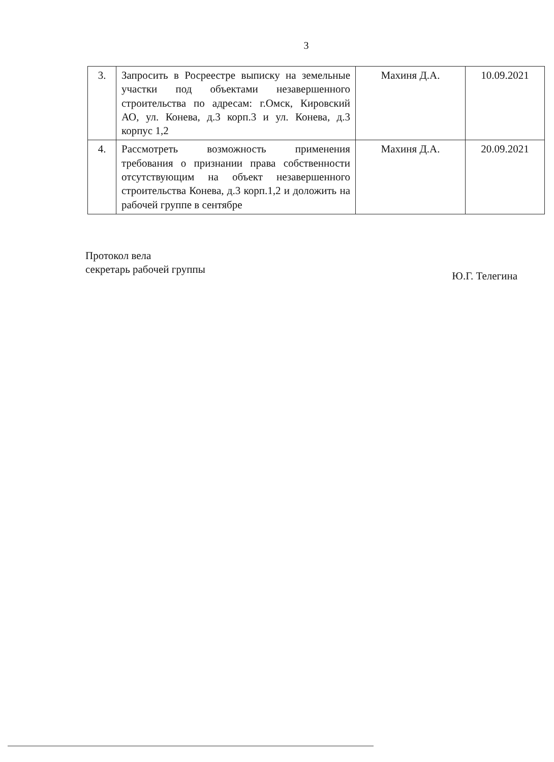3
| 3. | Запросить в Росреестре выписку на земельные участки под объектами незавершенного строительства по адресам: г.Омск, Кировский АО, ул. Конева, д.3 корп.3 и ул. Конева, д.3 корпус 1,2 | Махиня Д.А. | 10.09.2021 |
| 4. | Рассмотреть возможность применения требования о признании права собственности отсутствующим на объект незавершенного строительства Конева, д.3 корп.1,2 и доложить на рабочей группе в сентябре | Махиня Д.А. | 20.09.2021 |
Протокол вела
секретарь рабочей группы
Ю.Г. Телегина